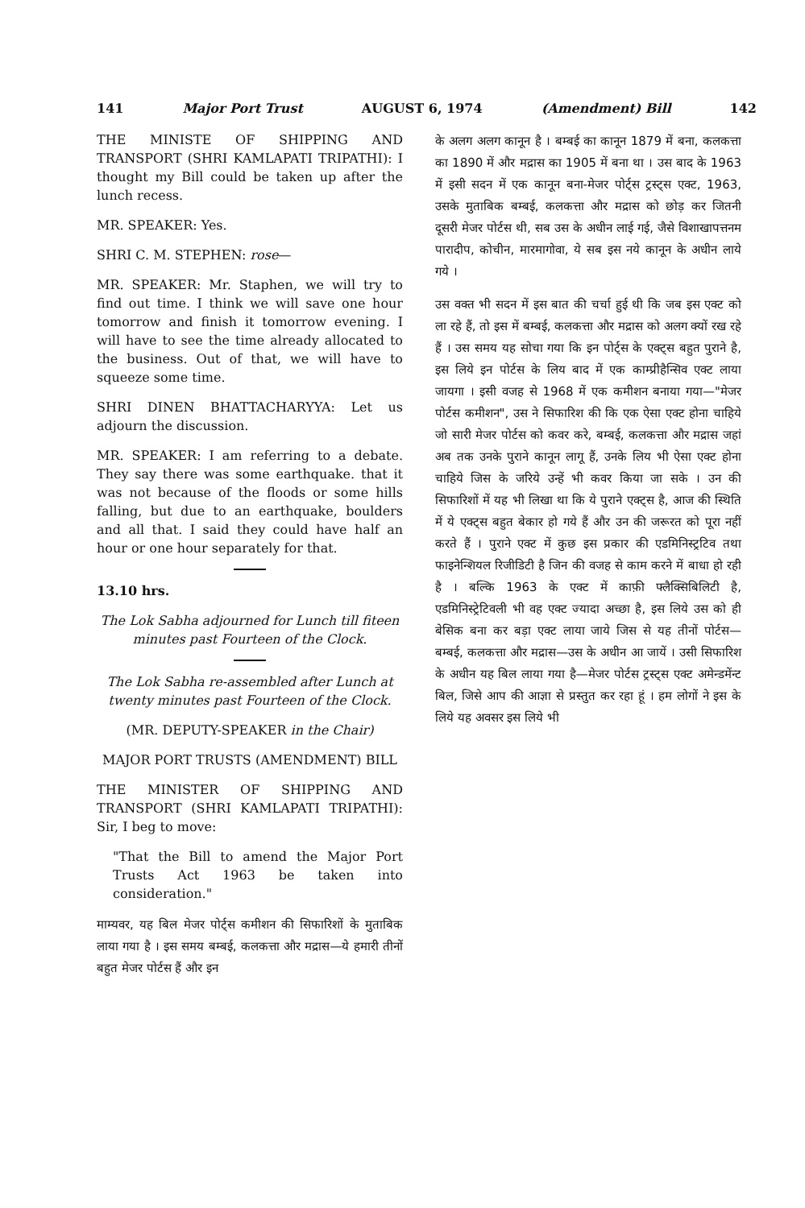141 Major Port Trust AUGUST 6, 1974 (Amendment) Bill 142
THE MINISTE OF SHIPPING AND TRANSPORT (SHRI KAMLAPATI TRIPATHI): I thought my Bill could be taken up after the lunch recess.
MR. SPEAKER: Yes.
SHRI C. M. STEPHEN: rose—
MR. SPEAKER: Mr. Staphen, we will try to find out time. I think we will save one hour tomorrow and finish it tomorrow evening. I will have to see the time already allocated to the business. Out of that, we will have to squeeze some time.
SHRI DINEN BHATTACHARYYA: Let us adjourn the discussion.
MR. SPEAKER: I am referring to a debate. They say there was some earthquake. that it was not because of the floods or some hills falling, but due to an earthquake, boulders and all that. I said they could have half an hour or one hour separately for that.
13.10 hrs.
The Lok Sabha adjourned for Lunch till fiteen minutes past Fourteen of the Clock.
The Lok Sabha re-assembled after Lunch at twenty minutes past Fourteen of the Clock.
(MR. DEPUTY-SPEAKER in the Chair)
MAJOR PORT TRUSTS (AMENDMENT) BILL
THE MINISTER OF SHIPPING AND TRANSPORT (SHRI KAMLAPATI TRIPATHI): Sir, I beg to move:
"That the Bill to amend the Major Port Trusts Act 1963 be taken into consideration."
माम्यवर, यह बिल मेजर पोर्ट्स कमीशन की सिफारिशों के मुताबिक लाया गया है । इस समय बम्बई, कलकत्ता और मद्रास—ये हमारी तीनों बहुत मेजर पोर्टस हैं और इन
के अलग अलग कानून है । बम्बई का कानून 1879 में बना, कलकत्ता का 1890 में और मद्रास का 1905 में बना था । उस बाद के 1963 में इसी सदन में एक कानून बना-मेजर पोर्ट्स ट्रस्ट्स एक्ट, 1963, उसके मुताबिक बम्बई, कलकत्ता और मद्रास को छोड़ कर जितनी दूसरी मेजर पोर्टस थी, सब उस के अधीन लाई गई, जैसे विशाखापत्तनम पारादीप, कोचीन, मारमागोवा, ये सब इस नये कानून के अधीन लाये गये ।
उस वक्त भी सदन में इस बात की चर्चा हुई थी कि जब इस एक्ट को ला रहे हैं, तो इस में बम्बई, कलकत्ता और मद्रास को अलग क्यों रख रहे हैं । उस समय यह सोचा गया कि इन पोर्ट्स के एक्ट्स बहुत पुराने है, इस लिये इन पोर्टस के लिय बाद में एक काम्प्रीहैन्सिव एक्ट लाया जायगा । इसी वजह से 1968 में एक कमीशन बनाया गया—"मेजर पोर्टस कमीशन", उस ने सिफारिश की कि एक ऐसा एक्ट होना चाहिये जो सारी मेजर पोर्टस को कवर करे, बम्बई, कलकत्ता और मद्रास जहां अब तक उनके पुराने कानून लागू हैं, उनके लिय भी ऐसा एक्ट होना चाहिये जिस के जरिये उन्हें भी कवर किया जा सके । उन की सिफारिशों में यह भी लिखा था कि ये पुराने एक्ट्स है, आज की स्थिति में ये एक्ट्स बहुत बेकार हो गये हैं और उन की जरूरत को पूरा नहीं करते हैं । पुराने एक्ट में कुछ इस प्रकार की एडमिनिस्ट्रटिव तथा फाइनेन्शियल रिजीडिटी है जिन की वजह से काम करने में बाधा हो रही है । बल्कि 1963 के एक्ट में काफ़ी फ्लैक्सिबिलिटी है, एडमिनिस्ट्रेटिवली भी वह एक्ट ज्यादा अच्छा है, इस लिये उस को ही बेसिक बना कर बड़ा एक्ट लाया जाये जिस से यह तीनों पोर्टस—बम्बई, कलकत्ता और मद्रास—उस के अधीन आ जायें । उसी सिफारिश के अधीन यह बिल लाया गया है—मेजर पोर्टस ट्रस्ट्स एक्ट अमेन्डमेंन्ट बिल, जिसे आप की आज्ञा से प्रस्तुत कर रहा हूं । हम लोगों ने इस के लिये यह अवसर इस लिये भी